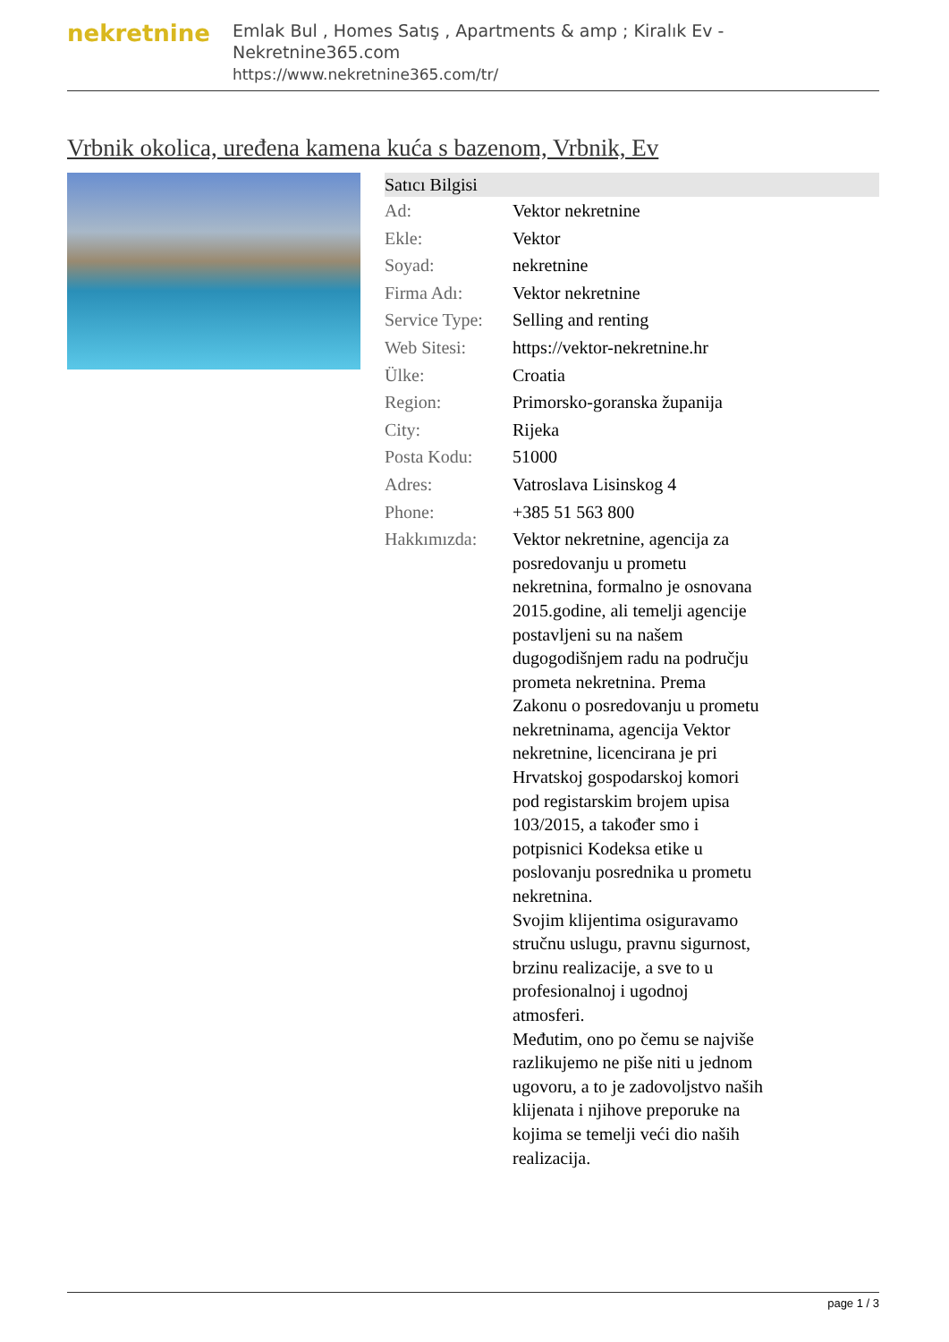nekretnine
Emlak Bul , Homes Satış , Apartments & amp ; Kiralık Ev - Nekretnine365.com
https://www.nekretnine365.com/tr/
Vrbnik okolica, uređena kamena kuća s bazenom, Vrbnik, Ev
| Satıcı Bilgisi | | |
| --- | --- | --- |
| Ad: | Vektor nekretnine | |
| Ekle: | Vektor | |
| Soyad: | nekretnine | |
| Firma Adı: | Vektor nekretnine | |
| Service Type: | Selling and renting | |
| Web Sitesi: | https://vektor-nekretnine.hr | |
| Ülke: | Croatia | |
| Region: | Primorsko-goranska županija | |
| City: | Rijeka | |
| Posta Kodu: | 51000 | |
| Adres: | Vatroslava Lisinskog 4 | |
| Phone: | +385 51 563 800 | |
| Hakkımızda: | Vektor nekretnine, agencija za posredovanju u prometu nekretnina, formalno je osnovana 2015.godine, ali temelji agencije postavljeni su na našem dugogodišnjem radu na području prometa nekretnina. Prema Zakonu o posredovanju u prometu nekretninama, agencija Vektor nekretnine, licencirana je pri Hrvatskoj gospodarskoj komori pod registarskim brojem upisa 103/2015, a također smo i potpisnici Kodeksa etike u poslovanju posrednika u prometu nekretnina. Svojim klijentima osiguravamo stručnu uslugu, pravnu sigurnost, brzinu realizacije, a sve to u profesionalnoj i ugodnoj atmosferi. Međutim, ono po čemu se najviše razlikujemo ne piše niti u jednom ugovoru, a to je zadovoljstvo naših klijenata i njihove preporuke na kojima se temelji veći dio naših realizacija. | |
page 1 / 3